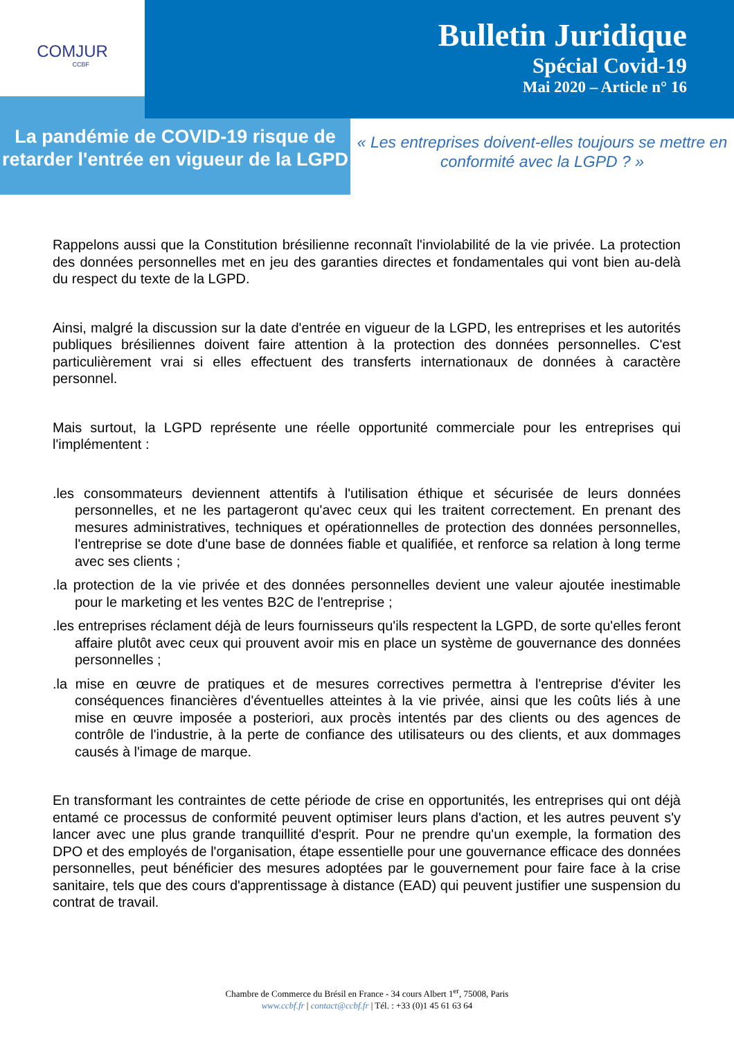COMJUR
CCBF
Bulletin Juridique
Spécial Covid-19
Mai 2020 – Article n° 16
La pandémie de COVID-19 risque de retarder l'entrée en vigueur de la LGPD
« Les entreprises doivent-elles toujours se mettre en conformité avec la LGPD ? »
Rappelons aussi que la Constitution brésilienne reconnaît l'inviolabilité de la vie privée. La protection des données personnelles met en jeu des garanties directes et fondamentales qui vont bien au-delà du respect du texte de la LGPD.
Ainsi, malgré la discussion sur la date d'entrée en vigueur de la LGPD, les entreprises et les autorités publiques brésiliennes doivent faire attention à la protection des données personnelles. C'est particulièrement vrai si elles effectuent des transferts internationaux de données à caractère personnel.
Mais surtout, la LGPD représente une réelle opportunité commerciale pour les entreprises qui l'implémentent :
.les consommateurs deviennent attentifs à l'utilisation éthique et sécurisée de leurs données personnelles, et ne les partageront qu'avec ceux qui les traitent correctement. En prenant des mesures administratives, techniques et opérationnelles de protection des données personnelles, l'entreprise se dote d'une base de données fiable et qualifiée, et renforce sa relation à long terme avec ses clients ;
.la protection de la vie privée et des données personnelles devient une valeur ajoutée inestimable pour le marketing et les ventes B2C de l'entreprise ;
.les entreprises réclament déjà de leurs fournisseurs qu'ils respectent la LGPD, de sorte qu'elles feront affaire plutôt avec ceux qui prouvent avoir mis en place un système de gouvernance des données personnelles ;
.la mise en œuvre de pratiques et de mesures correctives permettra à l'entreprise d'éviter les conséquences financières d'éventuelles atteintes à la vie privée, ainsi que les coûts liés à une mise en œuvre imposée a posteriori, aux procès intentés par des clients ou des agences de contrôle de l'industrie, à la perte de confiance des utilisateurs ou des clients, et aux dommages causés à l'image de marque.
En transformant les contraintes de cette période de crise en opportunités, les entreprises qui ont déjà entamé ce processus de conformité peuvent optimiser leurs plans d'action, et les autres peuvent s'y lancer avec une plus grande tranquillité d'esprit. Pour ne prendre qu'un exemple, la formation des DPO et des employés de l'organisation, étape essentielle pour une gouvernance efficace des données personnelles, peut bénéficier des mesures adoptées par le gouvernement pour faire face à la crise sanitaire, tels que des cours d'apprentissage à distance (EAD) qui peuvent justifier une suspension du contrat de travail.
Chambre de Commerce du Brésil en France - 34 cours Albert 1<sup>er</sup>, 75008, Paris
www.ccbf.fr | contact@ccbf.fr | Tél. : +33 (0)1 45 61 63 64